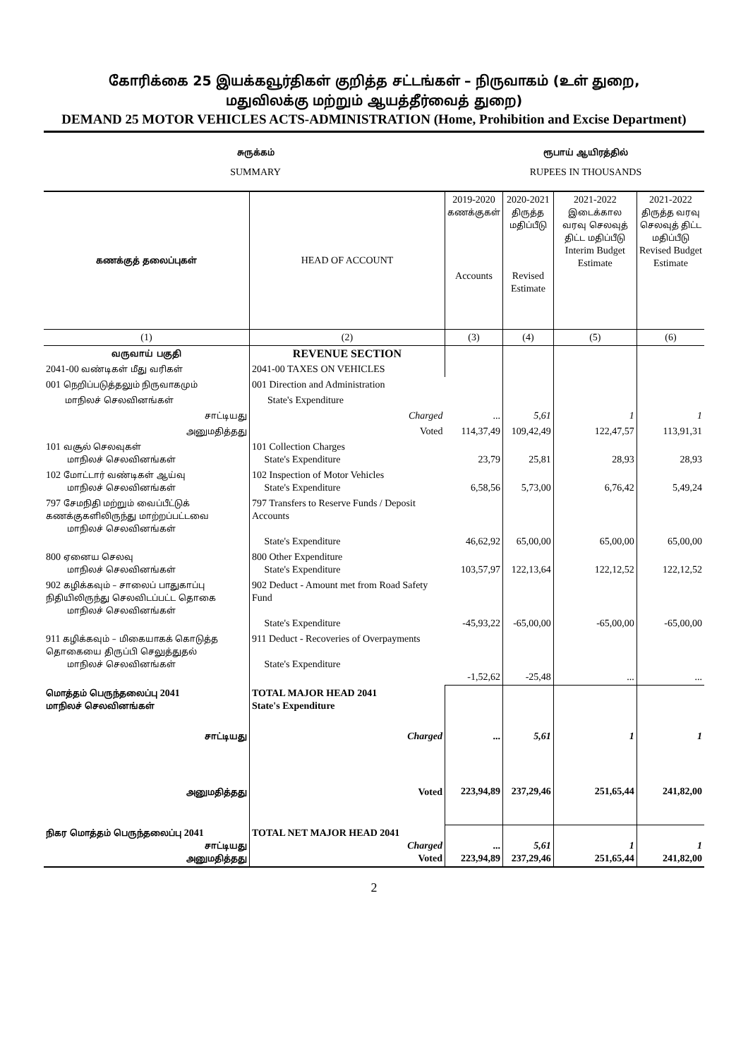கோரிக்கை 25 இயக்கவூர்திகள் குறித்த சட்டங்கள் – நிருவாகம் (உள் துறை,
மதுவிலக்கு மற்றும் ஆயத்தீர்வைத் துறை)
DEMAND 25 MOTOR VEHICLES ACTS-ADMINISTRATION (Home, Prohibition and Excise Department)
சுருக்கம்
SUMMARY
ரூபாய் ஆயிரத்தில்
RUPEES IN THOUSANDS
| கணக்குத் தலைப்புகள் | HEAD OF ACCOUNT | 2019-2020 கணக்குகள் Accounts | 2020-2021 திருத்த மதிப்பீடு Revised Estimate | 2021-2022 இடைக்கால வரவு செலவுத் திட்ட மதிப்பீடு Interim Budget Estimate | 2021-2022 திருத்த வரவு செலவுத் திட்ட மதிப்பீடு Revised Budget Estimate |
| --- | --- | --- | --- | --- | --- |
| (1) | (2) | (3) | (4) | (5) | (6) |
| வருவாய் பகுதி | REVENUE SECTION | | | | |
| 2041-00 வண்டிகள் மீது வரிகள் | 2041-00 TAXES ON VEHICLES | | | | |
| 001 நெறிப்படுத்தலும் நிருவாகமும் | 001 Direction and Administration | | | | |
| மாநிலச் செலவினங்கள் | State's Expenditure | | | | |
| சாட்டியது | Charged | ... | 5,61 | 1 | 1 |
| அனுமதித்தது | Voted | 114,37,49 | 109,42,49 | 122,47,57 | 113,91,31 |
| 101 வசூல் செலவுகள் மாநிலச் செலவினங்கள் | 101 Collection Charges State's Expenditure | 23,79 | 25,81 | 28,93 | 28,93 |
| 102 மோட்டார் வண்டிகள் ஆய்வு மாநிலச் செலவினங்கள் | 102 Inspection of Motor Vehicles State's Expenditure | 6,58,56 | 5,73,00 | 6,76,42 | 5,49,24 |
| 797 சேமநிதி மற்றும் வைப்பீட்டுக் கணக்குகளிலிருந்து மாற்றப்பட்டவை மாநிலச் செலவினங்கள் | 797 Transfers to Reserve Funds / Deposit Accounts State's Expenditure | 46,62,92 | 65,00,00 | 65,00,00 | 65,00,00 |
| 800 ஏனைய செலவு மாநிலச் செலவினங்கள் | 800 Other Expenditure State's Expenditure | 103,57,97 | 122,13,64 | 122,12,52 | 122,12,52 |
| 902 கழிக்கவும் – சாலைப் பாதுகாப்பு நிதியிலிருந்து செலவிடப்பட்ட தொகை மாநிலச் செலவினங்கள் | 902 Deduct - Amount met from Road Safety Fund State's Expenditure | -45,93,22 | -65,00,00 | -65,00,00 | -65,00,00 |
| 911 கழிக்கவும் – மிகையாகக் கொடுத்த தொகையை திருப்பி செலுத்துதல் மாநிலச் செலவினங்கள் | 911 Deduct - Recoveries of Overpayments State's Expenditure | -1,52,62 | -25,48 | ... | ... |
| மொத்தம் பெருந்தலைப்பு 2041 மாநிலச் செலவினங்கள் | TOTAL MAJOR HEAD 2041 State's Expenditure | | | | |
| சாட்டியது | Charged | ... | 5,61 | 1 | 1 |
| அனுமதித்தது | Voted | 223,94,89 | 237,29,46 | 251,65,44 | 241,82,00 |
| நிகர மொத்தம் பெருந்தலைப்பு 2041 சாட்டியது அனுமதித்தது | TOTAL NET MAJOR HEAD 2041 Charged Voted | ... 223,94,89 | 5,61 237,29,46 | 1 251,65,44 | 1 241,82,00 |
2